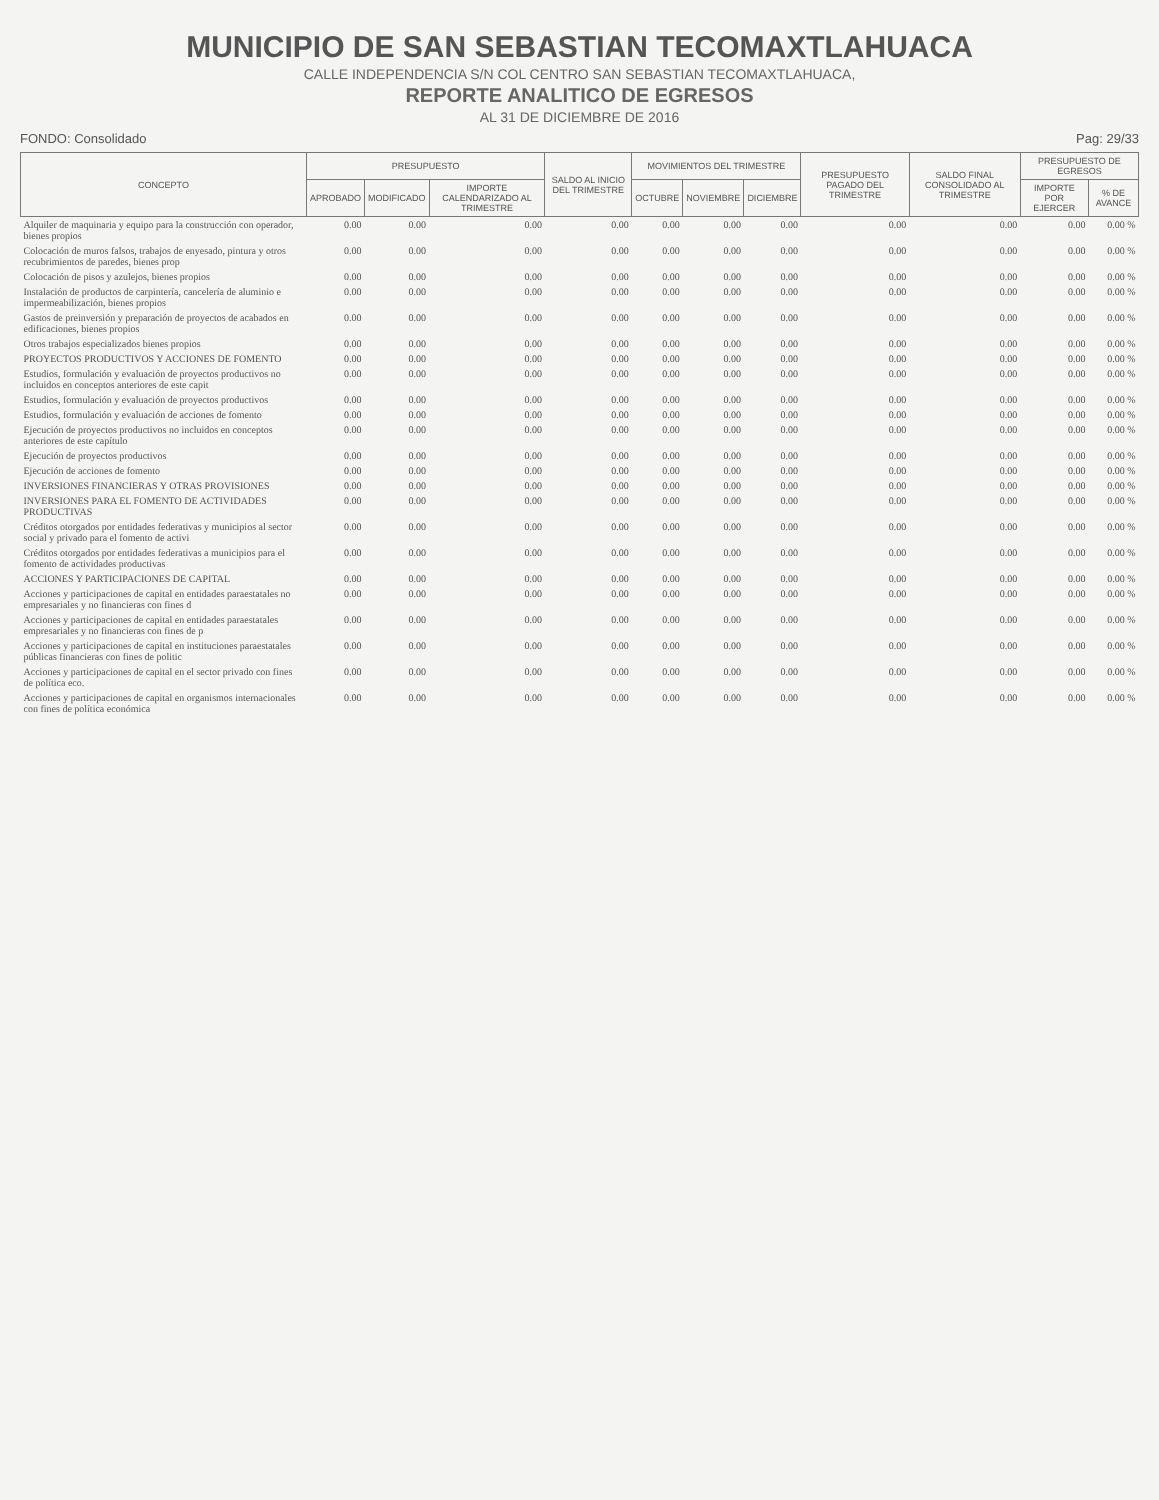MUNICIPIO DE SAN SEBASTIAN TECOMAXTLAHUACA
CALLE INDEPENDENCIA S/N COL CENTRO SAN SEBASTIAN TECOMAXTLAHUACA,
REPORTE ANALITICO DE EGRESOS
AL 31 DE DICIEMBRE DE 2016
FONDO: Consolidado Pag: 29/33
| CONCEPTO | PRESUPUESTO | | | SALDO AL INICIO DEL TRIMESTRE | MOVIMIENTOS DEL TRIMESTRE | | | PRESUPUESTO PAGADO DEL TRIMESTRE | SALDO FINAL CONSOLIDADO AL TRIMESTRE | PRESUPUESTO DE EGRESOS | |
| --- | --- | --- | --- | --- | --- | --- | --- | --- | --- | --- | --- |
| | APROBADO | MODIFICADO | IMPORTE CALENDARIZADO AL TRIMESTRE | | OCTUBRE | NOVIEMBRE | DICIEMBRE | | | IMPORTE POR EJERCER | % DE AVANCE |
| Alquiler de maquinaria y equipo para la construcción con operador, bienes propios | 0.00 | 0.00 | 0.00 | 0.00 | 0.00 | 0.00 | 0.00 | 0.00 | 0.00 | 0.00 | 0.00 % |
| Colocación de muros falsos, trabajos de enyesado, pintura y otros recubrimientos de paredes, bienes prop | 0.00 | 0.00 | 0.00 | 0.00 | 0.00 | 0.00 | 0.00 | 0.00 | 0.00 | 0.00 | 0.00 % |
| Colocación de pisos y azulejos, bienes propios | 0.00 | 0.00 | 0.00 | 0.00 | 0.00 | 0.00 | 0.00 | 0.00 | 0.00 | 0.00 | 0.00 % |
| Instalación de productos de carpintería, cancelería de aluminio e impermeabilización, bienes propios | 0.00 | 0.00 | 0.00 | 0.00 | 0.00 | 0.00 | 0.00 | 0.00 | 0.00 | 0.00 | 0.00 % |
| Gastos de preinversión y preparación de proyectos de acabados en edificaciones, bienes propios | 0.00 | 0.00 | 0.00 | 0.00 | 0.00 | 0.00 | 0.00 | 0.00 | 0.00 | 0.00 | 0.00 % |
| Otros trabajos especializados bienes propios | 0.00 | 0.00 | 0.00 | 0.00 | 0.00 | 0.00 | 0.00 | 0.00 | 0.00 | 0.00 | 0.00 % |
| PROYECTOS PRODUCTIVOS Y ACCIONES DE FOMENTO | 0.00 | 0.00 | 0.00 | 0.00 | 0.00 | 0.00 | 0.00 | 0.00 | 0.00 | 0.00 | 0.00 % |
| Estudios, formulación y evaluación de proyectos productivos no incluidos en conceptos anteriores de este capit | 0.00 | 0.00 | 0.00 | 0.00 | 0.00 | 0.00 | 0.00 | 0.00 | 0.00 | 0.00 | 0.00 % |
| Estudios, formulación y evaluación de proyectos productivos | 0.00 | 0.00 | 0.00 | 0.00 | 0.00 | 0.00 | 0.00 | 0.00 | 0.00 | 0.00 | 0.00 % |
| Estudios, formulación y evaluación de acciones de fomento | 0.00 | 0.00 | 0.00 | 0.00 | 0.00 | 0.00 | 0.00 | 0.00 | 0.00 | 0.00 | 0.00 % |
| Ejecución de proyectos productivos no incluidos en conceptos anteriores de este capítulo | 0.00 | 0.00 | 0.00 | 0.00 | 0.00 | 0.00 | 0.00 | 0.00 | 0.00 | 0.00 | 0.00 % |
| Ejecución de proyectos productivos | 0.00 | 0.00 | 0.00 | 0.00 | 0.00 | 0.00 | 0.00 | 0.00 | 0.00 | 0.00 | 0.00 % |
| Ejecución de acciones de fomento | 0.00 | 0.00 | 0.00 | 0.00 | 0.00 | 0.00 | 0.00 | 0.00 | 0.00 | 0.00 | 0.00 % |
| INVERSIONES FINANCIERAS Y OTRAS PROVISIONES | 0.00 | 0.00 | 0.00 | 0.00 | 0.00 | 0.00 | 0.00 | 0.00 | 0.00 | 0.00 | 0.00 % |
| INVERSIONES PARA EL FOMENTO DE ACTIVIDADES PRODUCTIVAS | 0.00 | 0.00 | 0.00 | 0.00 | 0.00 | 0.00 | 0.00 | 0.00 | 0.00 | 0.00 | 0.00 % |
| Créditos otorgados por entidades federativas y municipios al sector social y privado para el fomento de activi | 0.00 | 0.00 | 0.00 | 0.00 | 0.00 | 0.00 | 0.00 | 0.00 | 0.00 | 0.00 | 0.00 % |
| Créditos otorgados por entidades federativas a municipios para el fomento de actividades productivas | 0.00 | 0.00 | 0.00 | 0.00 | 0.00 | 0.00 | 0.00 | 0.00 | 0.00 | 0.00 | 0.00 % |
| ACCIONES Y PARTICIPACIONES DE CAPITAL | 0.00 | 0.00 | 0.00 | 0.00 | 0.00 | 0.00 | 0.00 | 0.00 | 0.00 | 0.00 | 0.00 % |
| Acciones y participaciones de capital en entidades paraestatales no empresariales y no financieras con fines d | 0.00 | 0.00 | 0.00 | 0.00 | 0.00 | 0.00 | 0.00 | 0.00 | 0.00 | 0.00 | 0.00 % |
| Acciones y participaciones de capital en entidades paraestatales empresariales y no financieras con fines de p | 0.00 | 0.00 | 0.00 | 0.00 | 0.00 | 0.00 | 0.00 | 0.00 | 0.00 | 0.00 | 0.00 % |
| Acciones y participaciones de capital en instituciones paraestatales públicas financieras con fines de politic | 0.00 | 0.00 | 0.00 | 0.00 | 0.00 | 0.00 | 0.00 | 0.00 | 0.00 | 0.00 | 0.00 % |
| Acciones y participaciones de capital en el sector privado con fines de política eco. | 0.00 | 0.00 | 0.00 | 0.00 | 0.00 | 0.00 | 0.00 | 0.00 | 0.00 | 0.00 | 0.00 % |
| Acciones y participaciones de capital en organismos internacionales con fines de política económica | 0.00 | 0.00 | 0.00 | 0.00 | 0.00 | 0.00 | 0.00 | 0.00 | 0.00 | 0.00 | 0.00 % |